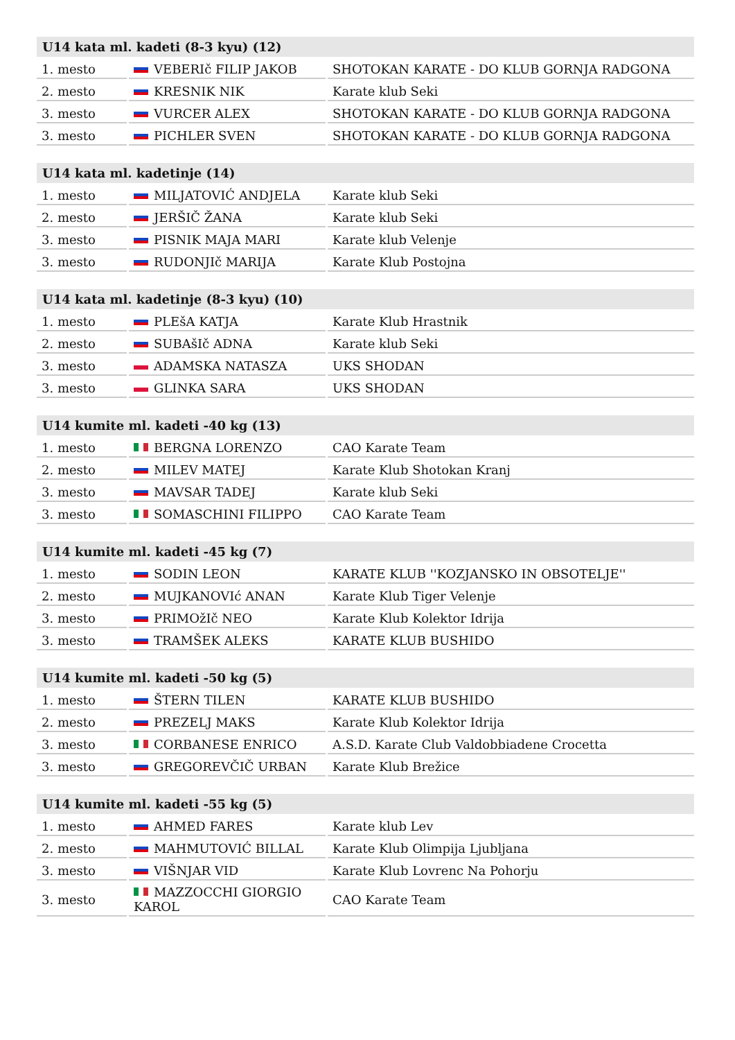| U14 kata ml. kadeti (8-3 kyu) (12) | | |
| --- | --- | --- |
| 1. mesto | VEBERIč FILIP JAKOB | SHOTOKAN KARATE - DO KLUB GORNJA RADGONA |
| 2. mesto | KRESNIK NIK | Karate klub Seki |
| 3. mesto | VURCER ALEX | SHOTOKAN KARATE - DO KLUB GORNJA RADGONA |
| 3. mesto | PICHLER SVEN | SHOTOKAN KARATE - DO KLUB GORNJA RADGONA |
| U14 kata ml. kadetinje (14) | | |
| --- | --- | --- |
| 1. mesto | MILJATOVIĆ ANDJELA | Karate klub Seki |
| 2. mesto | JERŠIČ ŽANA | Karate klub Seki |
| 3. mesto | PISNIK MAJA MARI | Karate klub Velenje |
| 3. mesto | RUDONJIč MARIJA | Karate Klub Postojna |
| U14 kata ml. kadetinje (8-3 kyu) (10) | | |
| --- | --- | --- |
| 1. mesto | PLEšA KATJA | Karate Klub Hrastnik |
| 2. mesto | SUBAšIč ADNA | Karate klub Seki |
| 3. mesto | ADAMSKA NATASZA | UKS SHODAN |
| 3. mesto | GLINKA SARA | UKS SHODAN |
| U14 kumite ml. kadeti -40 kg (13) | | |
| --- | --- | --- |
| 1. mesto | BERGNA LORENZO | CAO Karate Team |
| 2. mesto | MILEV MATEJ | Karate Klub Shotokan Kranj |
| 3. mesto | MAVSAR TADEJ | Karate klub Seki |
| 3. mesto | SOMASCHINI FILIPPO | CAO Karate Team |
| U14 kumite ml. kadeti -45 kg (7) | | |
| --- | --- | --- |
| 1. mesto | SODIN LEON | KARATE KLUB ''KOZJANSKO IN OBSOTELJE'' |
| 2. mesto | MUJKANOVIć ANAN | Karate Klub Tiger Velenje |
| 3. mesto | PRIMOžIč NEO | Karate Klub Kolektor Idrija |
| 3. mesto | TRAMŠEK ALEKS | KARATE KLUB BUSHIDO |
| U14 kumite ml. kadeti -50 kg (5) | | |
| --- | --- | --- |
| 1. mesto | ŠTERN TILEN | KARATE KLUB BUSHIDO |
| 2. mesto | PREZELJ MAKS | Karate Klub Kolektor Idrija |
| 3. mesto | CORBANESE ENRICO | A.S.D. Karate Club Valdobbiadene Crocetta |
| 3. mesto | GREGOREVČIČ URBAN | Karate Klub Brežice |
| U14 kumite ml. kadeti -55 kg (5) | | |
| --- | --- | --- |
| 1. mesto | AHMED FARES | Karate klub Lev |
| 2. mesto | MAHMUTOVIĆ BILLAL | Karate Klub Olimpija Ljubljana |
| 3. mesto | VIŠNJAR VID | Karate Klub Lovrenc Na Pohorju |
| 3. mesto | MAZZOCCHI GIORGIO KAROL | CAO Karate Team |